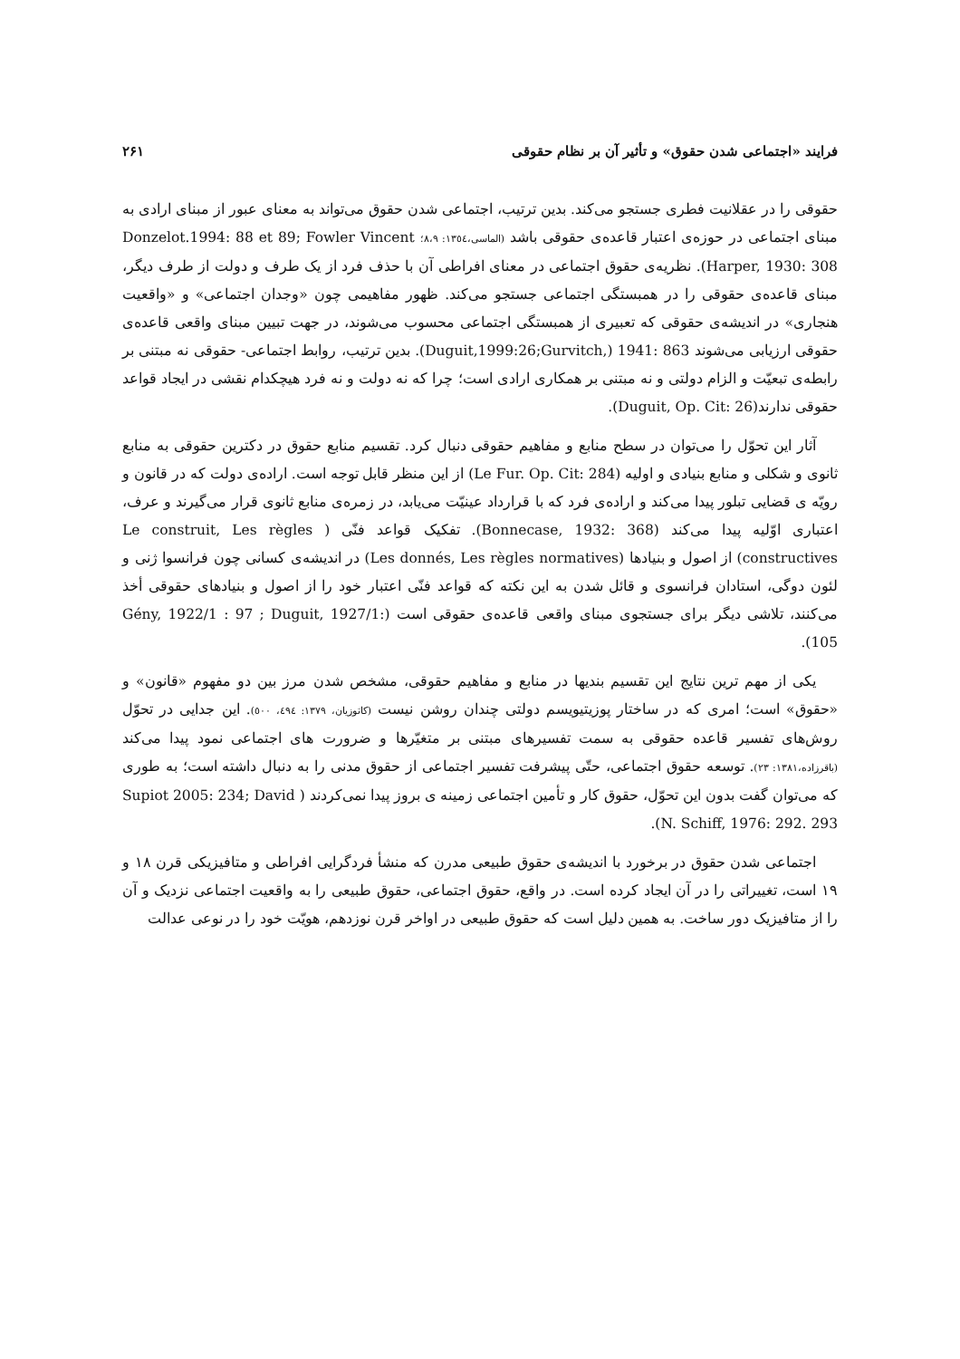فرایند «اجتماعی شدن حقوق» و تأثیر آن بر نظام حقوقی ۲۶۱
حقوقی را در عقلانیت فطری جستجو می‌کند. بدین ترتیب، اجتماعی شدن حقوق می‌تواند به معنای عبور از مبنای ارادی به مبنای اجتماعی در حوزه‌ی اعتبار قاعده‌ی حقوقی باشد (الماسی،۱۳٥٤: ۸،۹؛ Donzelot.1994: 88 et 89; Fowler Vincent Harper, 1930: 308). نظریه‌ی حقوق اجتماعی در معنای افراطی آن با حذف فرد از یک طرف و دولت از طرف دیگر، مبنای قاعده‌ی حقوقی را در همبستگی اجتماعی جستجو می‌کند. ظهور مفاهیمی چون «وجدان اجتماعی» و «واقعیت هنجاری» در اندیشه‌ی حقوقی که تعبیری از همبستگی اجتماعی محسوب می‌شوند، در جهت تبیین مبنای واقعی قاعده‌ی حقوقی ارزیابی می‌شوند (Duguit,1999:26;Gurvitch,) 1941: 863. بدین ترتیب، روابط اجتماعی- حقوقی نه مبتنی بر رابطه‌ی تبعیّت و الزام دولتی و نه مبتنی بر همکاری ارادی است؛ چرا که نه دولت و نه فرد هیچکدام نقشی در ایجاد قواعد حقوقی ندارند(Duguit, Op. Cit: 26).
آثار این تحوّل را می‌توان در سطح منابع و مفاهیم حقوقی دنبال کرد. تقسیم منابع حقوق در دکترین حقوقی به منابع ثانوی و شکلی و منابع بنیادی و اولیه (Le Fur. Op. Cit: 284) از این منظر قابل توجه است. اراده‌ی دولت که در قانون و رویّه ی قضایی تبلور پیدا می‌کند و اراده‌ی فرد که با قرارداد عینیّت می‌یابد، در زمره‌ی منابع ثانوی قرار می‌گیرند و عرف، اعتباری اوّلیه پیدا می‌کند (Bonnecase, 1932: 368). تفکیک قواعد فنّی ( Le construit, Les règles constructives) از اصول و بنیادها (Les donnés, Les règles normatives) در اندیشه‌ی کسانی چون فرانسوا ژنی و لئون دوگی، استادان فرانسوی و قائل شدن به این نکته که قواعد فنّی اعتبار خود را از اصول و بنیادهای حقوقی أخذ می‌کنند، تلاشی دیگر برای جستجوی مبنای واقعی قاعده‌ی حقوقی است (Gény, 1922/1 : 97 ; Duguit, 1927/1: 105).
یکی از مهم ترین نتایج این تقسیم بندیها در منابع و مفاهیم حقوقی، مشخص شدن مرز بین دو مفهوم «قانون» و «حقوق» است؛ امری که در ساختار پوزیتیویسم دولتی چندان روشن نیست (کاتوزیان، ۱۳۷۹: ٤٩٤، ٥٠٠). این جدایی در تحوّل روش‌های تفسیر قاعده حقوقی به سمت تفسیرهای مبتنی بر متغیّرها و ضرورت های اجتماعی نمود پیدا می‌کند (باقرزاده،۱۳۸۱: ۲۳). توسعه حقوق اجتماعی، حتّی پیشرفت تفسیر اجتماعی از حقوق مدنی را به دنبال داشته است؛ به طوری که می‌توان گفت بدون این تحوّل، حقوق کار و تأمین اجتماعی زمینه ی بروز پیدا نمی‌کردند ( Supiot 2005: 234; David N. Schiff, 1976: 292. 293).
اجتماعی شدن حقوق در برخورد با اندیشه‌ی حقوق طبیعی مدرن که منشأ فردگرایی افراطی و متافیزیکی قرن ۱۸ و ۱۹ است، تغییراتی را در آن ایجاد کرده است. در واقع، حقوق اجتماعی، حقوق طبیعی را به واقعیت اجتماعی نزدیک و آن را از متافیزیک دور ساخت. به همین دلیل است که حقوق طبیعی در اواخر قرن نوزدهم، هویّت خود را در نوعی عدالت